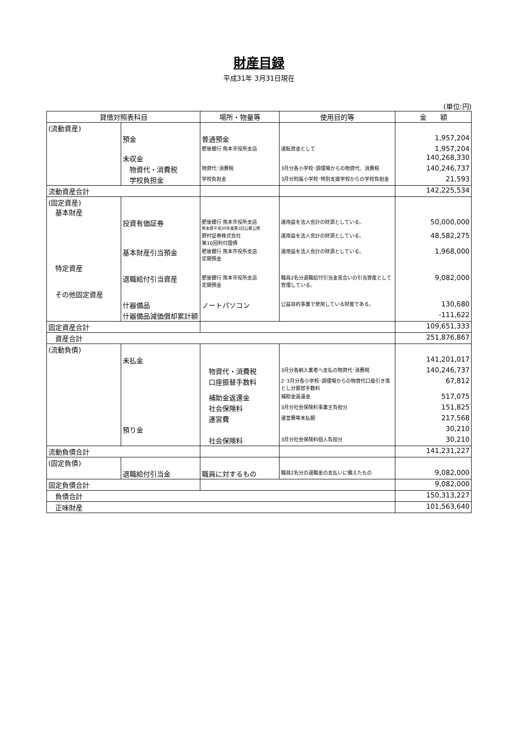財産目録
平成31年 3月31日現在
(単位:円)
| 貸借対照表科目 | | 場所・物量等 | 使用目的等 | 金 額 |
| --- | --- | --- | --- | --- |
| (流動資産) | | | | |
| | 預金 | 普通預金 | | 1,957,204 |
| | | 肥後銀行 熊本市役所支店 | 運転資金として | 1,957,204 |
| | 未収金 | | | 140,268,330 |
| | 物資代・消費税 | 物資代･消費税 | 3月分各小学校･調理場からの物資代、消費税 | 140,246,737 |
| | 学校負担金 | 学校負担金 | 3月分附属小学校･特別支援学校からの学校負担金 | 21,593 |
| 流動資産合計 | | | | 142,225,534 |
| (固定資産) 基本財産 | | | | |
| | 投資有価証券 | 肥後銀行 熊本市役所支店 熊本県平成30年度第1回公募公債 | 運用益を法人会計の財源としている。 | 50,000,000 |
| | | 野村証券株式会社 第10回利付国債 | 運用益を法人会計の財源としている。 | 48,582,275 |
| | 基本財産引当預金 | 肥後銀行 熊本市役所支店 定期預金 | 運用益を法人会計の財源としている。 | 1,968,000 |
| 特定資産 | | | | |
| | 退職給付引当資産 | 肥後銀行 熊本市役所支店 定期預金 | 職員2名分退職給付引当金見合いの引当資産として管理している。 | 9,082,000 |
| その他固定資産 | | | | |
| | 什器備品 | ノートパソコン | 公益目的事業で使用している財産である。 | 130,680 |
| | 什器備品減価償却累計額 | | | -111,622 |
| 固定資産合計 | | | | 109,651,333 |
| 資産合計 | | | | 251,876,867 |
| (流動負債) | | | | |
| | 未払金 | | | 141,201,017 |
| | | 物資代・消費税 | 3月分各納入業者へ支払の物資代･消費税 | 140,246,737 |
| | | 口座振替手数料 | 2･3月分各小学校･調理場からの物資代口座引き落とし分振替手数料 | 67,812 |
| | | 補助金返還金 | 補助金返還金 | 517,075 |
| | | 社会保険料 | 3月分社会保険料事業主負担分 | 151,825 |
| | | 運営費 | 運営費等未払額 | 217,568 |
| | 預り金 | | | 30,210 |
| | | 社会保険料 | 3月分社会保険料個人負担分 | 30,210 |
| 流動負債合計 | | | | 141,231,227 |
| (固定負債) | | | | |
| | 退職給付引当金 | 職員に対するもの | 職員2名分の退職金の支払いに備えたもの | 9,082,000 |
| 固定負債合計 | | | | 9,082,000 |
| 負債合計 | | | | 150,313,227 |
| 正味財産 | | | | 101,563,640 |